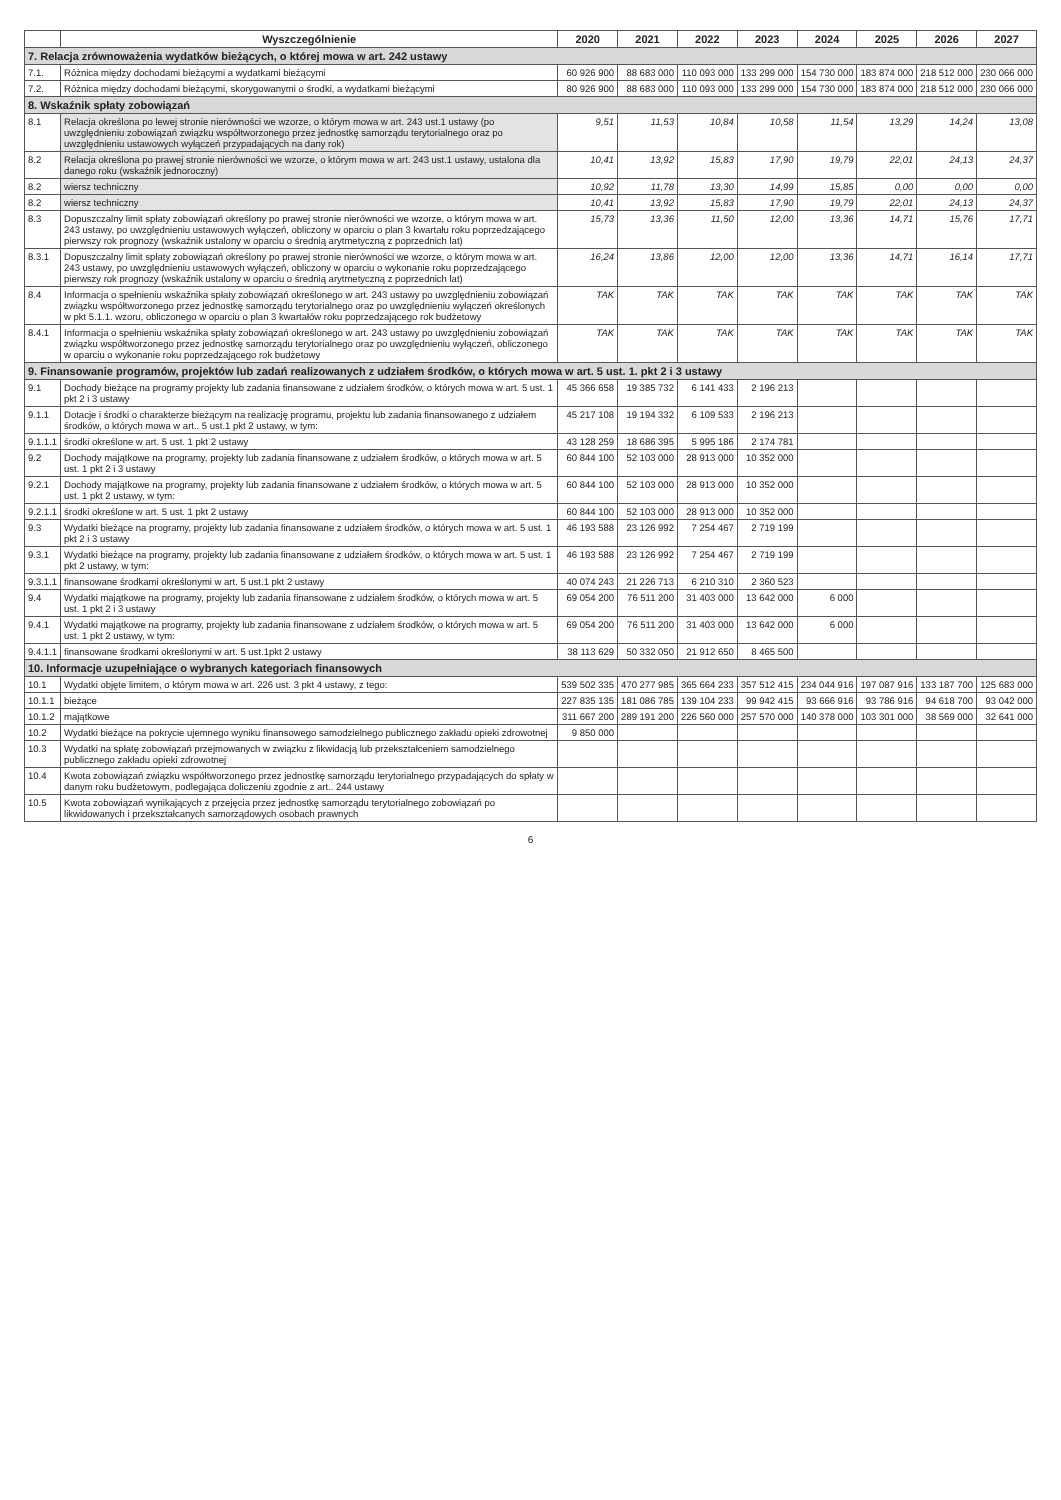| | Wyszczególnienie | 2020 | 2021 | 2022 | 2023 | 2024 | 2025 | 2026 | 2027 |
| --- | --- | --- | --- | --- | --- | --- | --- | --- | --- |
| 7. Relacja zrównoważenia wydatków bieżących, o której mowa w art. 242 ustawy | | | | | | | | | |
| 7.1. | Różnica między dochodami bieżącymi a wydatkami bieżącymi | 60 926 900 | 88 683 000 | 110 093 000 | 133 299 000 | 154 730 000 | 183 874 000 | 218 512 000 | 230 066 000 |
| 7.2. | Różnica między dochodami bieżącymi, skorygowanymi o środki, a wydatkami bieżącymi | 80 926 900 | 88 683 000 | 110 093 000 | 133 299 000 | 154 730 000 | 183 874 000 | 218 512 000 | 230 066 000 |
| 8. Wskaźnik spłaty zobowiązań | | | | | | | | | |
| 8.1 | Relacja określona po lewej stronie nierówności we wzorze, o którym mowa w art. 243 ust.1 ustawy (po uwzględnieniu zobowiązań związku współtworzonego przez jednostkę samorządu terytorialnego oraz po uwzględnieniu ustawowych wyłączeń przypadających na dany rok) | 9,51 | 11,53 | 10,84 | 10,58 | 11,54 | 13,29 | 14,24 | 13,08 |
| 8.2 | Relacja określona po prawej stronie nierówności we wzorze, o którym mowa w art. 243 ust.1 ustawy, ustalona dla danego roku (wskaźnik jednoroczny) | 10,41 | 13,92 | 15,83 | 17,90 | 19,79 | 22,01 | 24,13 | 24,37 |
| 8.2 | wiersz techniczny | 10,92 | 11,78 | 13,30 | 14,99 | 15,85 | 0,00 | 0,00 | 0,00 |
| 8.2 | wiersz techniczny | 10,41 | 13,92 | 15,83 | 17,90 | 19,79 | 22,01 | 24,13 | 24,37 |
| 8.3 | Dopuszczalny limit spłaty zobowiązań określony po prawej stronie nierówności we wzorze, o którym mowa w art. 243 ustawy, po uwzględnieniu ustawowych wyłączeń, obliczony w oparciu o plan 3 kwartału roku poprzedzającego pierwszy rok prognozy (wskaźnik ustalony w oparciu o średnią arytmetyczną z poprzednich lat) | 15,73 | 13,36 | 11,50 | 12,00 | 13,36 | 14,71 | 15,76 | 17,71 |
| 8.3.1 | Dopuszczalny limit spłaty zobowiązań określony po prawej stronie nierówności we wzorze, o którym mowa w art. 243 ustawy, po uwzględnieniu ustawowych wyłączeń, obliczony w oparciu o wykonanie roku poprzedzającego pierwszy rok prognozy (wskaźnik ustalony w oparciu o średnią arytmetyczną z poprzednich lat) | 16,24 | 13,86 | 12,00 | 12,00 | 13,36 | 14,71 | 16,14 | 17,71 |
| 8.4 | Informacja o spełnieniu wskaźnika spłaty zobowiązań określonego w art. 243 ustawy po uwzględnieniu zobowiązań związku współtworzonego przez jednostkę samorządu terytorialnego oraz po uwzględnieniu wyłączeń określonych w pkt 5.1.1. wzoru, obliczonego w oparciu o plan 3 kwartałów roku poprzedzającego rok budżetowy | TAK | TAK | TAK | TAK | TAK | TAK | TAK | TAK |
| 8.4.1 | Informacja o spełnieniu wskaźnika spłaty zobowiązań określonego w art. 243 ustawy po uwzględnieniu zobowiązań związku współtworzonego przez jednostkę samorządu terytorialnego oraz po uwzględnieniu wyłączeń, obliczonego w oparciu o wykonanie roku poprzedzającego rok budżetowy | TAK | TAK | TAK | TAK | TAK | TAK | TAK | TAK |
| 9. Finansowanie programów, projektów lub zadań realizowanych z udziałem środków, o których mowa w art. 5 ust. 1. pkt 2 i 3 ustawy | | | | | | | | | |
| 9.1 | Dochody bieżące na programy projekty lub zadania finansowane z udziałem środków, o których mowa w art. 5 ust. 1 pkt 2 i 3 ustawy | 45 366 658 | 19 385 732 | 6 141 433 | 2 196 213 | | | | |
| 9.1.1 | Dotacje i środki o charakterze bieżącym na realizację programu, projektu lub zadania finansowanego z udziałem środków, o których mowa w art.. 5 ust.1 pkt 2 ustawy, w tym: | 45 217 108 | 19 194 332 | 6 109 533 | 2 196 213 | | | | |
| 9.1.1.1 | środki określone w art. 5 ust. 1 pkt 2 ustawy | 43 128 259 | 18 686 395 | 5 995 186 | 2 174 781 | | | | |
| 9.2 | Dochody majątkowe na programy, projekty lub zadania finansowane z udziałem środków, o których mowa w art. 5 ust. 1 pkt 2 i 3 ustawy | 60 844 100 | 52 103 000 | 28 913 000 | 10 352 000 | | | | |
| 9.2.1 | Dochody majątkowe na programy, projekty lub zadania finansowane z udziałem środków, o których mowa w art. 5 ust. 1 pkt 2 ustawy, w tym: | 60 844 100 | 52 103 000 | 28 913 000 | 10 352 000 | | | | |
| 9.2.1.1 | środki określone w art. 5 ust. 1 pkt 2 ustawy | 60 844 100 | 52 103 000 | 28 913 000 | 10 352 000 | | | | |
| 9.3 | Wydatki bieżące na programy, projekty lub zadania finansowane z udziałem środków, o których mowa w art. 5 ust. 1 pkt 2 i 3 ustawy | 46 193 588 | 23 126 992 | 7 254 467 | 2 719 199 | | | | |
| 9.3.1 | Wydatki bieżące na programy, projekty lub zadania finansowane z udziałem środków, o których mowa w art. 5 ust. 1 pkt 2 ustawy, w tym: | 46 193 588 | 23 126 992 | 7 254 467 | 2 719 199 | | | | |
| 9.3.1.1 | finansowane środkami określonymi w art. 5 ust.1 pkt 2 ustawy | 40 074 243 | 21 226 713 | 6 210 310 | 2 360 523 | | | | |
| 9.4 | Wydatki majątkowe na programy, projekty lub zadania finansowane z udziałem środków, o których mowa w art. 5 ust. 1 pkt 2 i 3 ustawy | 69 054 200 | 76 511 200 | 31 403 000 | 13 642 000 | 6 000 | | | |
| 9.4.1 | Wydatki majątkowe na programy, projekty lub zadania finansowane z udziałem środków, o których mowa w art. 5 ust. 1 pkt 2 ustawy, w tym: | 69 054 200 | 76 511 200 | 31 403 000 | 13 642 000 | 6 000 | | | |
| 9.4.1.1 | finansowane środkami określonymi w art. 5 ust.1pkt 2 ustawy | 38 113 629 | 50 332 050 | 21 912 650 | 8 465 500 | | | | |
| 10. Informacje uzupełniające o wybranych kategoriach finansowych | | | | | | | | | |
| 10.1 | Wydatki objęte limitem, o którym mowa w art. 226 ust. 3 pkt 4 ustawy, z tego: | 539 502 335 | 470 277 985 | 365 664 233 | 357 512 415 | 234 044 916 | 197 087 916 | 133 187 700 | 125 683 000 |
| 10.1.1 | bieżące | 227 835 135 | 181 086 785 | 139 104 233 | 99 942 415 | 93 666 916 | 93 786 916 | 94 618 700 | 93 042 000 |
| 10.1.2 | majątkowe | 311 667 200 | 289 191 200 | 226 560 000 | 257 570 000 | 140 378 000 | 103 301 000 | 38 569 000 | 32 641 000 |
| 10.2 | Wydatki bieżące na pokrycie ujemnego wyniku finansowego samodzielnego publicznego zakładu opieki zdrowotnej | 9 850 000 | | | | | | | |
| 10.3 | Wydatki na spłatę zobowiązań przejmowanych w związku z likwidacją lub przekształceniem samodzielnego publicznego zakładu opieki zdrowotnej | | | | | | | | |
| 10.4 | Kwota zobowiązań związku współtworzonego przez jednostkę samorządu terytorialnego przypadających do spłaty w danym roku budżetowym, podlegająca doliczeniu zgodnie z art.. 244 ustawy | | | | | | | | |
| 10.5 | Kwota zobowiązań wynikających z przejęcia przez jednostkę samorządu terytorialnego zobowiązań po likwidowanych i przekształcanych samorządowych osobach prawnych | | | | | | | | |
6